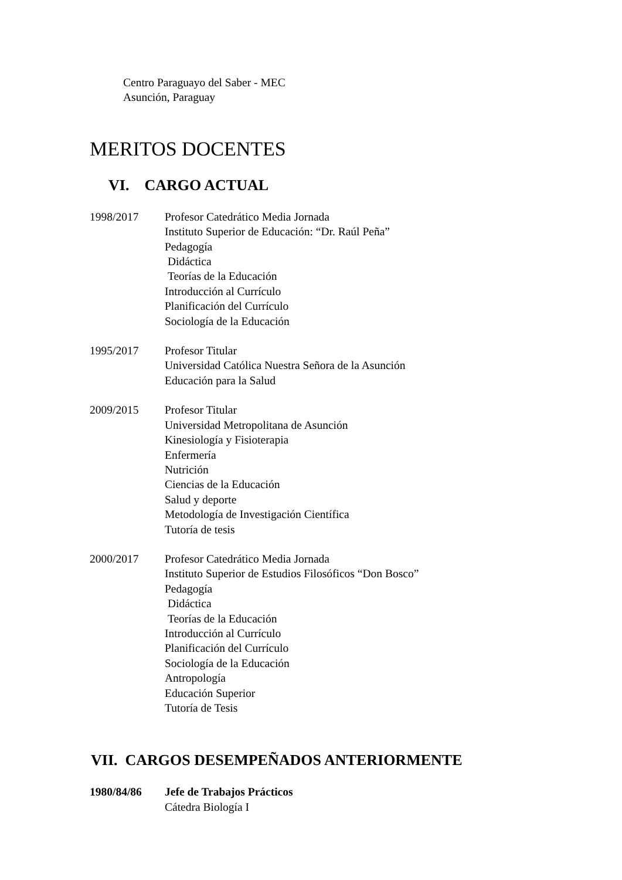Centro Paraguayo del Saber - MEC
Asunción, Paraguay
MERITOS DOCENTES
VI. CARGO ACTUAL
1998/2017 Profesor Catedrático Media Jornada
Instituto Superior de Educación: “Dr. Raúl Peña”
Pedagogía
Didáctica
Teorías de la Educación
Introducción al Currículo
Planificación del Currículo
Sociología de la Educación
1995/2017 Profesor Titular
Universidad Católica Nuestra Señora de la Asunción
Educación para la Salud
2009/2015 Profesor Titular
Universidad Metropolitana de Asunción
Kinesiología y Fisioterapia
Enfermería
Nutrición
Ciencias de la Educación
Salud y deporte
Metodología de Investigación Científica
Tutoría de tesis
2000/2017 Profesor Catedrático Media Jornada
Instituto Superior de Estudios Filosóficos “Don Bosco”
Pedagogía
Didáctica
Teorías de la Educación
Introducción al Currículo
Planificación del Currículo
Sociología de la Educación
Antropología
Educación Superior
Tutoría de Tesis
VII. CARGOS DESEMPEÑADOS ANTERIORMENTE
1980/84/86 Jefe de Trabajos Prácticos
Cátedra Biología I